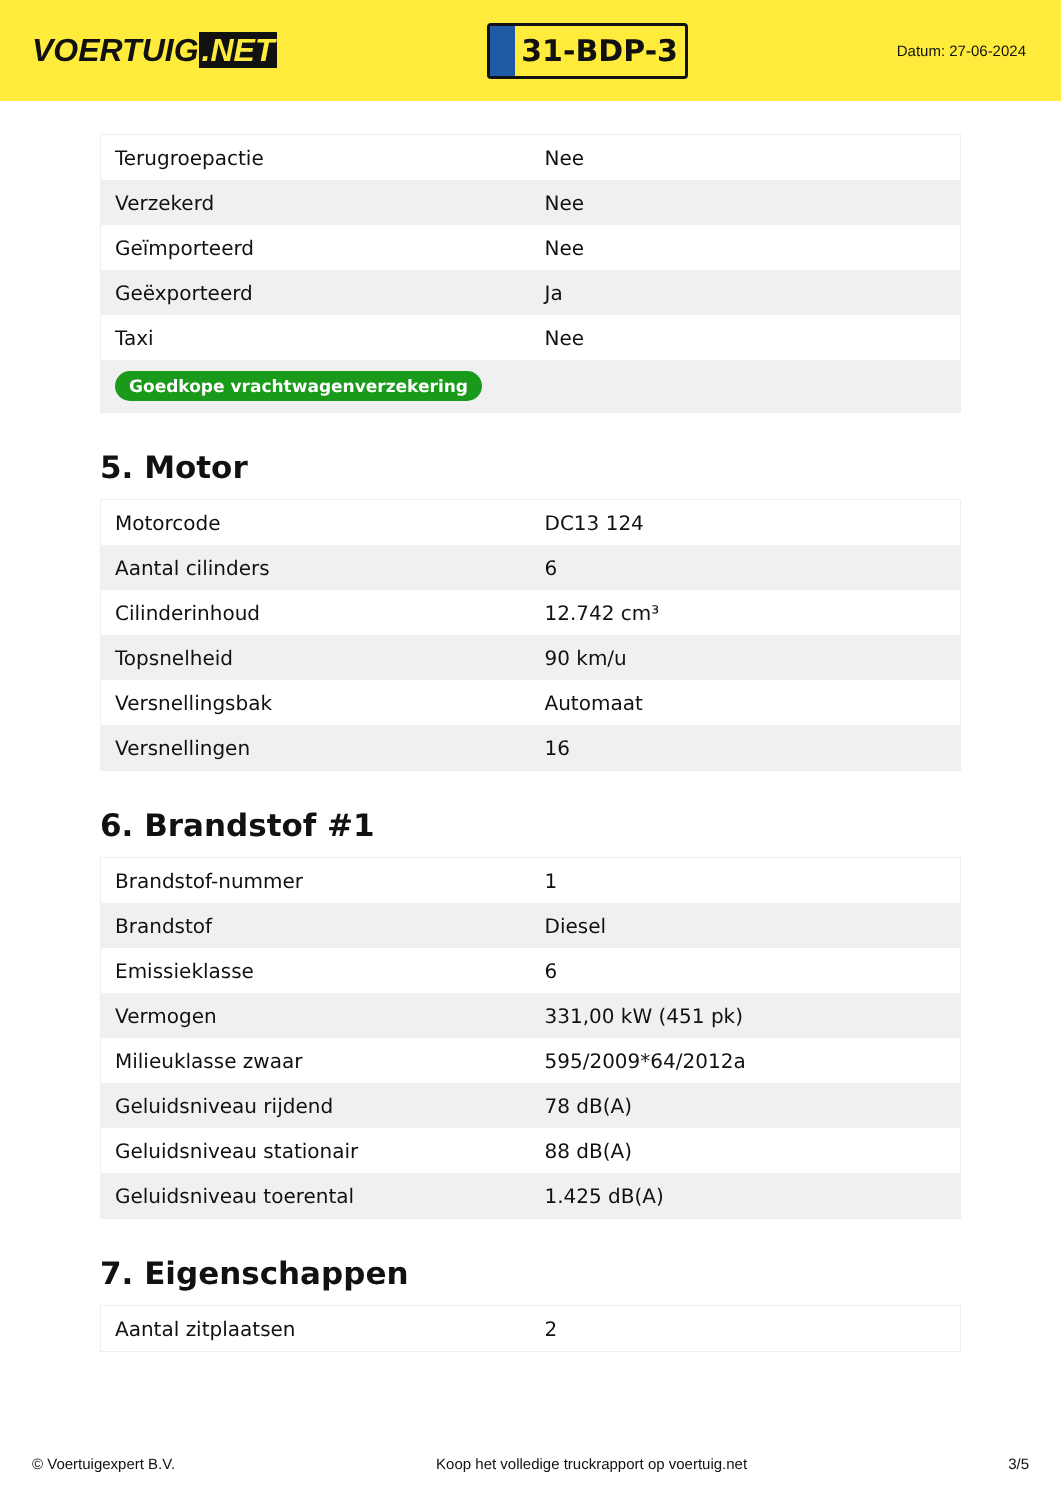VOERTUIG.NET
31-BDP-3
Datum: 27-06-2024
| Terugroepactie | Nee |
| Verzekerd | Nee |
| Geïmporteerd | Nee |
| Geëxporteerd | Ja |
| Taxi | Nee |
| Goedkope vrachtwagenverzekering | |
5. Motor
| Motorcode | DC13 124 |
| Aantal cilinders | 6 |
| Cilinderinhoud | 12.742 cm³ |
| Topsnelheid | 90 km/u |
| Versnellingsbak | Automaat |
| Versnellingen | 16 |
6. Brandstof #1
| Brandstof-nummer | 1 |
| Brandstof | Diesel |
| Emissieklasse | 6 |
| Vermogen | 331,00 kW (451 pk) |
| Milieuklasse zwaar | 595/2009*64/2012a |
| Geluidsniveau rijdend | 78 dB(A) |
| Geluidsniveau stationair | 88 dB(A) |
| Geluidsniveau toerental | 1.425 dB(A) |
7. Eigenschappen
| Aantal zitplaatsen | 2 |
© Voertuigexpert B.V. Koop het volledige truckrapport op voertuig.net 3/5